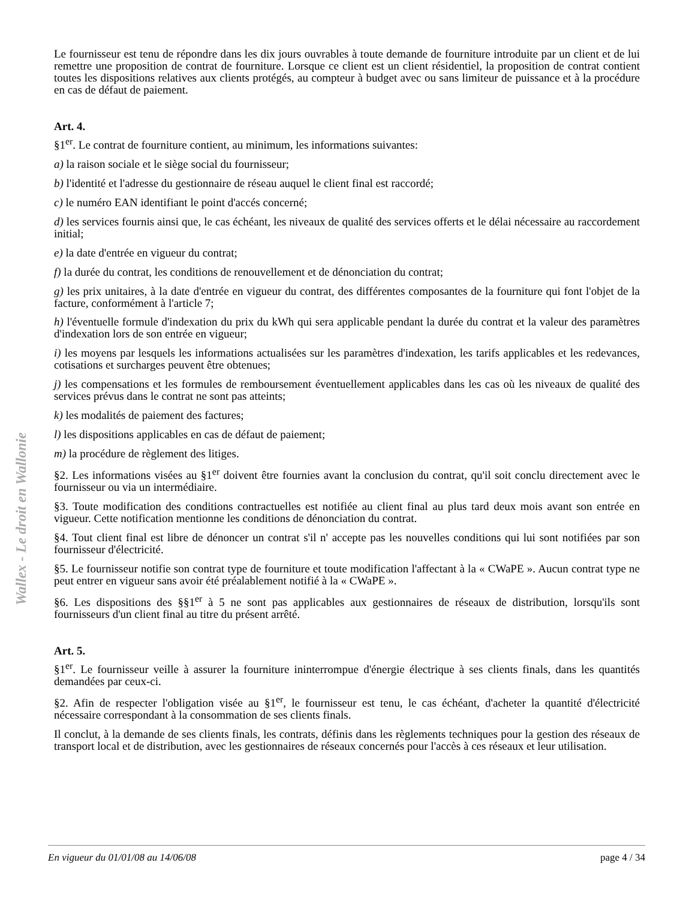Wallex - Le droit en Wallonie
Le fournisseur est tenu de répondre dans les dix jours ouvrables à toute demande de fourniture introduite par un client et de lui remettre une proposition de contrat de fourniture. Lorsque ce client est un client résidentiel, la proposition de contrat contient toutes les dispositions relatives aux clients protégés, au compteur à budget avec ou sans limiteur de puissance et à la procédure en cas de défaut de paiement.
Art. 4.
§1<sup>er</sup>. Le contrat de fourniture contient, au minimum, les informations suivantes:
a) la raison sociale et le siège social du fournisseur;
b) l'identité et l'adresse du gestionnaire de réseau auquel le client final est raccordé;
c) le numéro EAN identifiant le point d'accés concerné;
d) les services fournis ainsi que, le cas échéant, les niveaux de qualité des services offerts et le délai nécessaire au raccordement initial;
e) la date d'entrée en vigueur du contrat;
f) la durée du contrat, les conditions de renouvellement et de dénonciation du contrat;
g) les prix unitaires, à la date d'entrée en vigueur du contrat, des différentes composantes de la fourniture qui font l'objet de la facture, conformément à l'article 7;
h) l'éventuelle formule d'indexation du prix du kWh qui sera applicable pendant la durée du contrat et la valeur des paramètres d'indexation lors de son entrée en vigueur;
i) les moyens par lesquels les informations actualisées sur les paramètres d'indexation, les tarifs applicables et les redevances, cotisations et surcharges peuvent être obtenues;
j) les compensations et les formules de remboursement éventuellement applicables dans les cas où les niveaux de qualité des services prévus dans le contrat ne sont pas atteints;
k) les modalités de paiement des factures;
l) les dispositions applicables en cas de défaut de paiement;
m) la procédure de règlement des litiges.
§2. Les informations visées au §1<sup>er</sup> doivent être fournies avant la conclusion du contrat, qu'il soit conclu directement avec le fournisseur ou via un intermédiaire.
§3. Toute modification des conditions contractuelles est notifiée au client final au plus tard deux mois avant son entrée en vigueur. Cette notification mentionne les conditions de dénonciation du contrat.
§4. Tout client final est libre de dénoncer un contrat s'il n' accepte pas les nouvelles conditions qui lui sont notifiées par son fournisseur d'électricité.
§5. Le fournisseur notifie son contrat type de fourniture et toute modification l'affectant à la « CWaPE ». Aucun contrat type ne peut entrer en vigueur sans avoir été préalablement notifié à la « CWaPE ».
§6. Les dispositions des §§1<sup>er</sup> à 5 ne sont pas applicables aux gestionnaires de réseaux de distribution, lorsqu'ils sont fournisseurs d'un client final au titre du présent arrêté.
Art. 5.
§1<sup>er</sup>. Le fournisseur veille à assurer la fourniture ininterrompue d'énergie électrique à ses clients finals, dans les quantités demandées par ceux-ci.
§2. Afin de respecter l'obligation visée au §1<sup>er</sup>, le fournisseur est tenu, le cas échéant, d'acheter la quantité d'électricité nécessaire correspondant à la consommation de ses clients finals.
Il conclut, à la demande de ses clients finals, les contrats, définis dans les règlements techniques pour la gestion des réseaux de transport local et de distribution, avec les gestionnaires de réseaux concernés pour l'accès à ces réseaux et leur utilisation.
En vigueur du 01/01/08 au 14/06/08 page 4 / 34